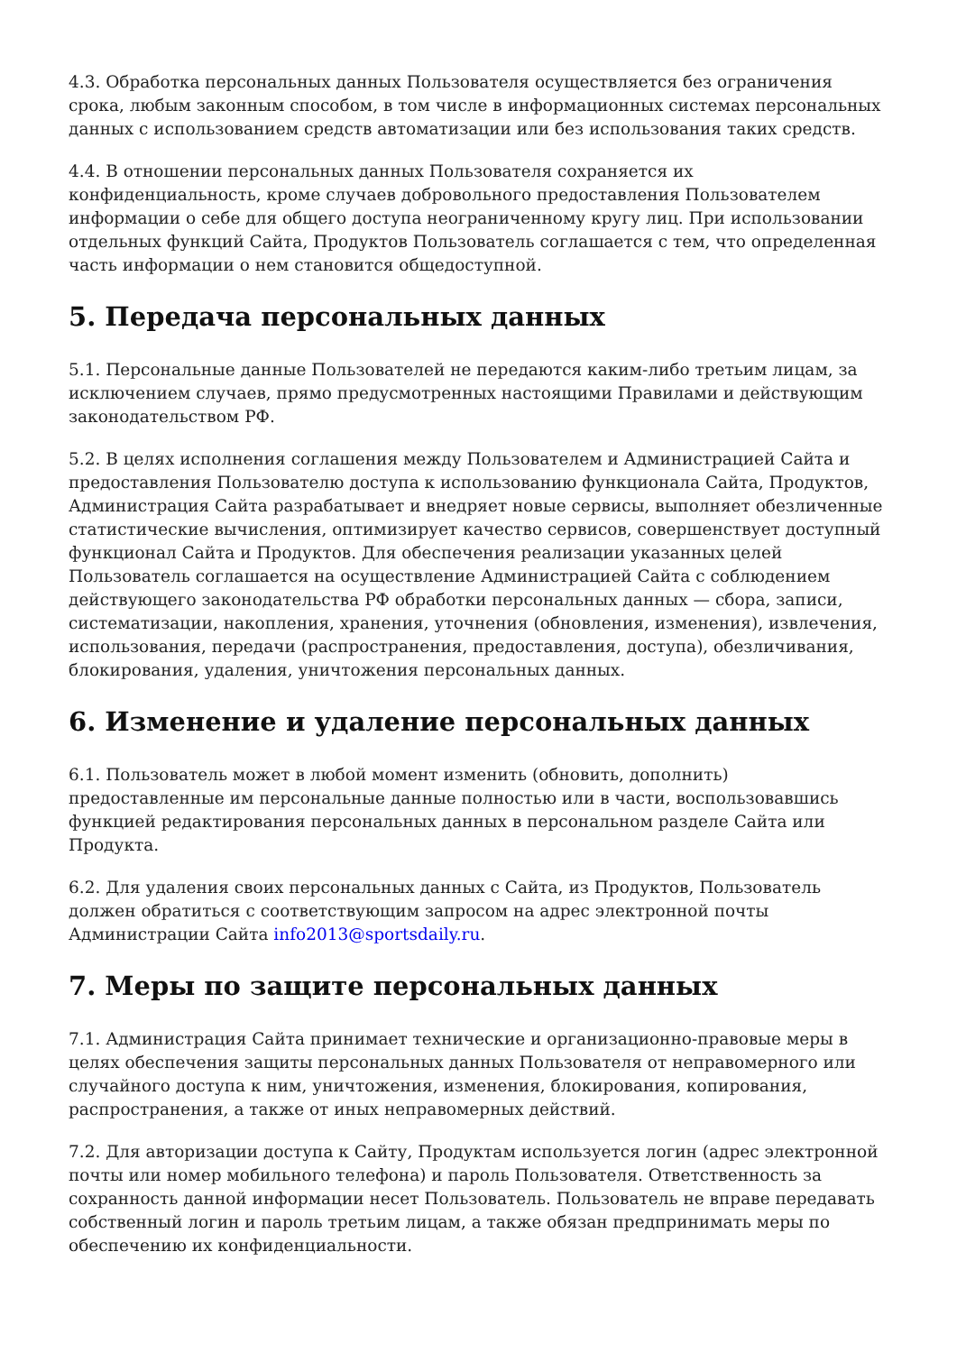4.3. Обработка персональных данных Пользователя осуществляется без ограничения срока, любым законным способом, в том числе в информационных системах персональных данных с использованием средств автоматизации или без использования таких средств.
4.4. В отношении персональных данных Пользователя сохраняется их конфиденциальность, кроме случаев добровольного предоставления Пользователем информации о себе для общего доступа неограниченному кругу лиц. При использовании отдельных функций Сайта, Продуктов Пользователь соглашается с тем, что определенная часть информации о нем становится общедоступной.
5. Передача персональных данных
5.1. Персональные данные Пользователей не передаются каким-либо третьим лицам, за исключением случаев, прямо предусмотренных настоящими Правилами и действующим законодательством РФ.
5.2. В целях исполнения соглашения между Пользователем и Администрацией Сайта и предоставления Пользователю доступа к использованию функционала Сайта, Продуктов, Администрация Сайта разрабатывает и внедряет новые сервисы, выполняет обезличенные статистические вычисления, оптимизирует качество сервисов, совершенствует доступный функционал Сайта и Продуктов. Для обеспечения реализации указанных целей Пользователь соглашается на осуществление Администрацией Сайта с соблюдением действующего законодательства РФ обработки персональных данных — сбора, записи, систематизации, накопления, хранения, уточнения (обновления, изменения), извлечения, использования, передачи (распространения, предоставления, доступа), обезличивания, блокирования, удаления, уничтожения персональных данных.
6. Изменение и удаление персональных данных
6.1. Пользователь может в любой момент изменить (обновить, дополнить) предоставленные им персональные данные полностью или в части, воспользовавшись функцией редактирования персональных данных в персональном разделе Сайта или Продукта.
6.2. Для удаления своих персональных данных с Сайта, из Продуктов, Пользователь должен обратиться с соответствующим запросом на адрес электронной почты Администрации Сайта info2013@sportsdaily.ru.
7. Меры по защите персональных данных
7.1. Администрация Сайта принимает технические и организационно-правовые меры в целях обеспечения защиты персональных данных Пользователя от неправомерного или случайного доступа к ним, уничтожения, изменения, блокирования, копирования, распространения, а также от иных неправомерных действий.
7.2. Для авторизации доступа к Сайту, Продуктам используется логин (адрес электронной почты или номер мобильного телефона) и пароль Пользователя. Ответственность за сохранность данной информации несет Пользователь. Пользователь не вправе передавать собственный логин и пароль третьим лицам, а также обязан предпринимать меры по обеспечению их конфиденциальности.